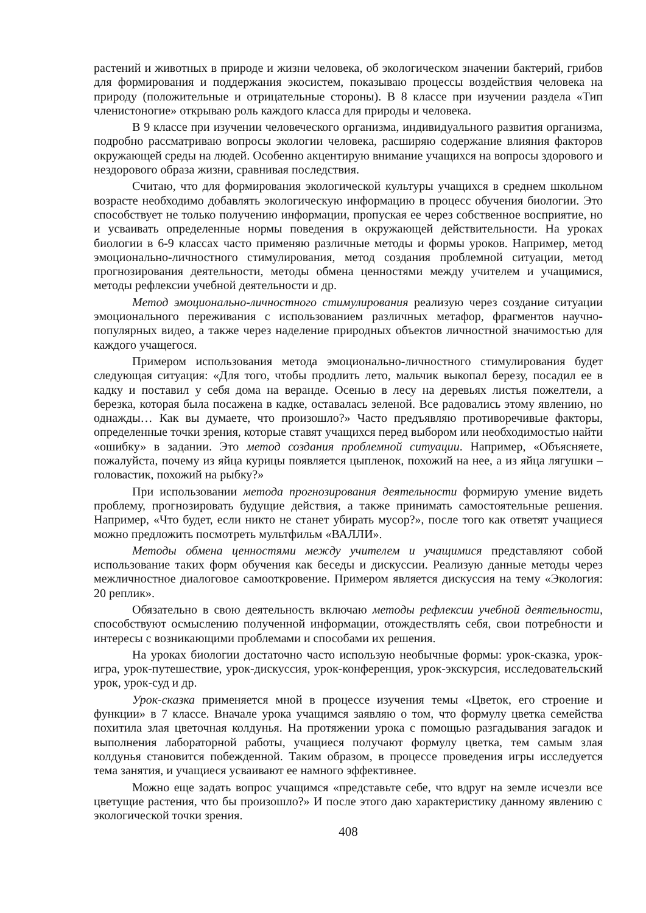растений и животных в природе и жизни человека, об экологическом значении бактерий, грибов для формирования и поддержания экосистем, показываю процессы воздействия человека на природу (положительные и отрицательные стороны). В 8 классе при изучении раздела «Тип членистоногие» открываю роль каждого класса для природы и человека.
В 9 классе при изучении человеческого организма, индивидуального развития организма, подробно рассматриваю вопросы экологии человека, расширяю содержание влияния факторов окружающей среды на людей. Особенно акцентирую внимание учащихся на вопросы здорового и нездорового образа жизни, сравнивая последствия.
Считаю, что для формирования экологической культуры учащихся в среднем школьном возрасте необходимо добавлять экологическую информацию в процесс обучения биологии. Это способствует не только получению информации, пропуская ее через собственное восприятие, но и усваивать определенные нормы поведения в окружающей действительности. На уроках биологии в 6-9 классах часто применяю различные методы и формы уроков. Например, метод эмоционально-личностного стимулирования, метод создания проблемной ситуации, метод прогнозирования деятельности, методы обмена ценностями между учителем и учащимися, методы рефлексии учебной деятельности и др.
Метод эмоционально-личностного стимулирования реализую через создание ситуации эмоционального переживания с использованием различных метафор, фрагментов научно-популярных видео, а также через наделение природных объектов личностной значимостью для каждого учащегося.
Примером использования метода эмоционально-личностного стимулирования будет следующая ситуация: «Для того, чтобы продлить лето, мальчик выкопал березу, посадил ее в кадку и поставил у себя дома на веранде. Осенью в лесу на деревьях листья пожелтели, а березка, которая была посажена в кадке, оставалась зеленой. Все радовались этому явлению, но однажды… Как вы думаете, что произошло?» Часто предъявляю противоречивые факторы, определенные точки зрения, которые ставят учащихся перед выбором или необходимостью найти «ошибку» в задании. Это метод создания проблемной ситуации. Например, «Объясняете, пожалуйста, почему из яйца курицы появляется цыпленок, похожий на нее, а из яйца лягушки – головастик, похожий на рыбку?»
При использовании метода прогнозирования деятельности формирую умение видеть проблему, прогнозировать будущие действия, а также принимать самостоятельные решения. Например, «Что будет, если никто не станет убирать мусор?», после того как ответят учащиеся можно предложить посмотреть мультфильм «ВАЛЛИ».
Методы обмена ценностями между учителем и учащимися представляют собой использование таких форм обучения как беседы и дискуссии. Реализую данные методы через межличностное диалоговое самооткровение. Примером является дискуссия на тему «Экология: 20 реплик».
Обязательно в свою деятельность включаю методы рефлексии учебной деятельности, способствуют осмыслению полученной информации, отождествлять себя, свои потребности и интересы с возникающими проблемами и способами их решения.
На уроках биологии достаточно часто использую необычные формы: урок-сказка, урок-игра, урок-путешествие, урок-дискуссия, урок-конференция, урок-экскурсия, исследовательский урок, урок-суд и др.
Урок-сказка применяется мной в процессе изучения темы «Цветок, его строение и функции» в 7 классе. Вначале урока учащимся заявляю о том, что формулу цветка семейства похитила злая цветочная колдунья. На протяжении урока с помощью разгадывания загадок и выполнения лабораторной работы, учащиеся получают формулу цветка, тем самым злая колдунья становится побежденной. Таким образом, в процессе проведения игры исследуется тема занятия, и учащиеся усваивают ее намного эффективнее.
Можно еще задать вопрос учащимся «представьте себе, что вдруг на земле исчезли все цветущие растения, что бы произошло?» И после этого даю характеристику данному явлению с экологической точки зрения.
408